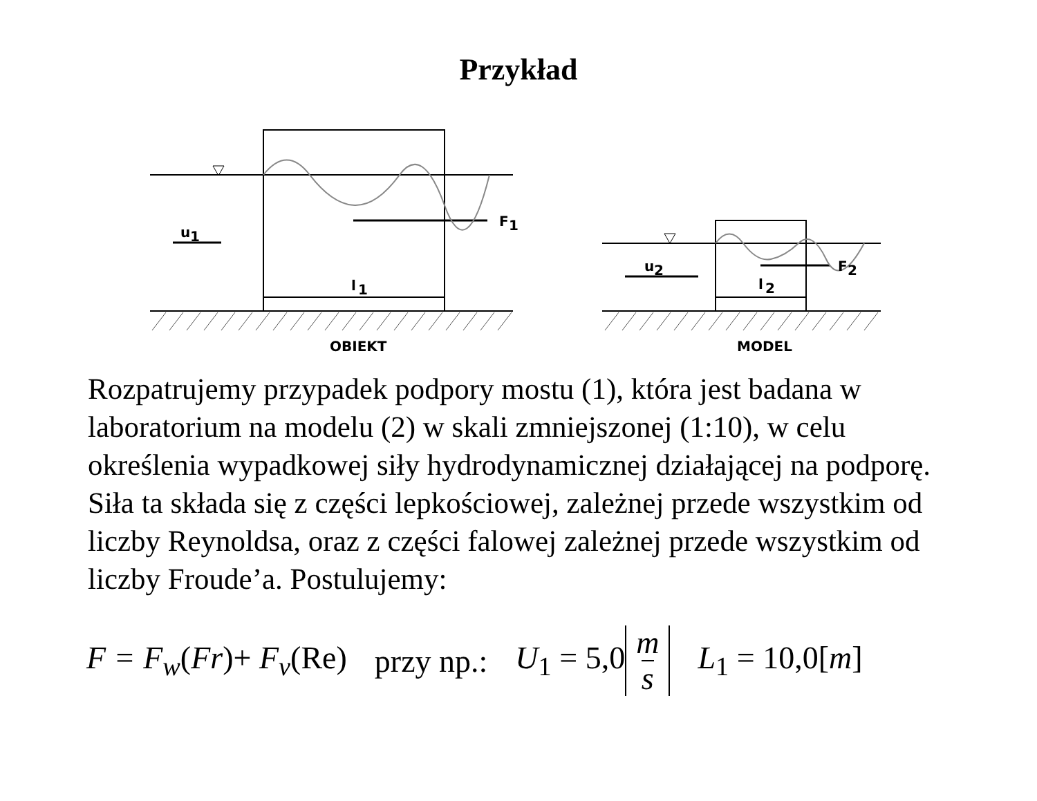Przykład
F
1
u
1
l
1
OBIEKT
F
2
u
2
l
2
MODEL
Rozpatrujemy przypadek podpory mostu (1), która jest badana w laboratorium na modelu (2) w skali zmniejszonej (1:10), w celu określenia wypadkowej siły hydrodynamicznej działającej na podporę. Siła ta składa się z części lepkościowej, zależnej przede wszystkim od liczby Reynoldsa, oraz z części falowej zależnej przede wszystkim od liczby Froude’a. Postulujemy:
F = F<sub>w</sub>(Fr)+ F<sub>v</sub>(Re) przy np.: U<sub>1</sub> = 5,0 m s L<sub>1</sub> = 10,0[m]